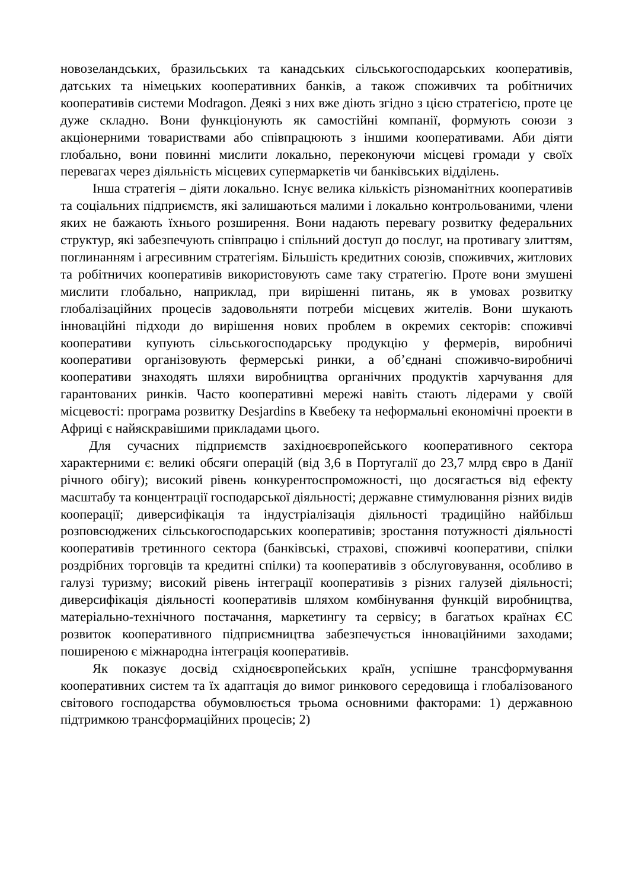новозеландських, бразильських та канадських сільськогосподарських кооперативів, датських та німецьких кооперативних банків, а також споживчих та робітничих кооперативів системи Modragon. Деякі з них вже діють згідно з цією стратегією, проте це дуже складно. Вони функціонують як самостійні компанії, формують союзи з акціонерними товариствами або співпрацюють з іншими кооперативами. Аби діяти глобально, вони повинні мислити локально, переконуючи місцеві громади у своїх перевагах через діяльність місцевих супермаркетів чи банківських відділень.
Інша стратегія – діяти локально. Існує велика кількість різноманітних кооперативів та соціальних підприємств, які залишаються малими і локально контрольованими, члени яких не бажають їхнього розширення. Вони надають перевагу розвитку федеральних структур, які забезпечують співпрацю і спільний доступ до послуг, на противагу злиттям, поглинанням і агресивним стратегіям. Більшість кредитних союзів, споживчих, житлових та робітничих кооперативів використовують саме таку стратегію. Проте вони змушені мислити глобально, наприклад, при вирішенні питань, як в умовах розвитку глобалізаційних процесів задовольняти потреби місцевих жителів. Вони шукають інноваційні підходи до вирішення нових проблем в окремих секторів: споживчі кооперативи купують сільськогосподарську продукцію у фермерів, виробничі кооперативи організовують фермерські ринки, а об’єднані споживчо-виробничі кооперативи знаходять шляхи виробництва органічних продуктів харчування для гарантованих ринків. Часто кооперативні мережі навіть стають лідерами у своїй місцевості: програма розвитку Desjardins в Квебеку та неформальні економічні проекти в Африці є найяскравішими прикладами цього.
Для сучасних підприємств західноєвропейського кооперативного сектора характерними є: великі обсяги операцій (від 3,6 в Португалії до 23,7 млрд євро в Данії річного обігу); високий рівень конкурентоспроможності, що досягається від ефекту масштабу та концентрації господарської діяльності; державне стимулювання різних видів кооперації; диверсифікація та індустріалізація діяльності традиційно найбільш розповсюджених сільськогосподарських кооперативів; зростання потужності діяльності кооперативів третинного сектора (банківські, страхові, споживчі кооперативи, спілки роздрібних торговців та кредитні спілки) та кооперативів з обслуговування, особливо в галузі туризму; високий рівень інтеграції кооперативів з різних галузей діяльності; диверсифікація діяльності кооперативів шляхом комбінування функцій виробництва, матеріально-технічного постачання, маркетингу та сервісу; в багатьох країнах ЄС розвиток кооперативного підприємництва забезпечується інноваційними заходами; поширеною є міжнародна інтеграція кооперативів.
Як показує досвід східноєвропейських країн, успішне трансформування кооперативних систем та їх адаптація до вимог ринкового середовища і глобалізованого світового господарства обумовлюється трьома основними факторами: 1) державною підтримкою трансформаційних процесів; 2)